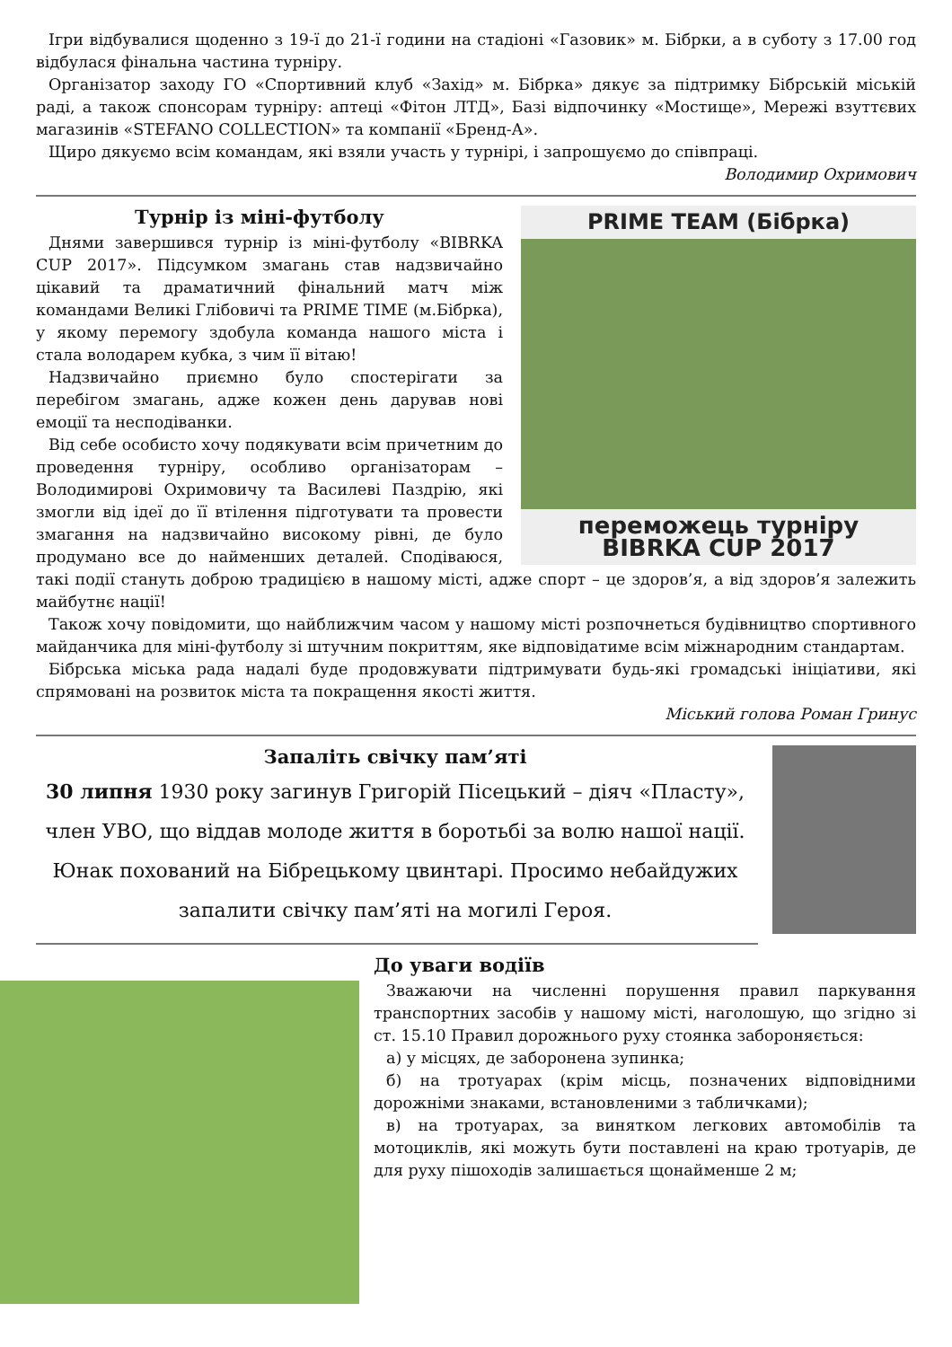Ігри відбувалися щоденно з 19-ї до 21-ї години на стадіоні «Газовик» м. Бібрки, а в суботу з 17.00 год відбулася фінальна частина турніру.
Організатор заходу ГО «Спортивний клуб «Захід» м. Бібрка» дякує за підтримку Бібрській міській раді, а також спонсорам турніру: аптеці «Фітон ЛТД», Базі відпочинку «Мостище», Мережі взуттєвих магазинів «STEFANO COLLECTION» та компанії «Бренд-А».
Щиро дякуємо всім командам, які взяли участь у турнірі, і запрошуємо до співпраці.
Володимир Охримович
PRIME TEAM (Бібрка)
переможець турніру BIBRKA CUP 2017
Турнір із міні-футболу
Днями завершився турнір із міні-футболу «BIBRKA CUP 2017». Підсумком змагань став надзвичайно цікавий та драматичний фінальний матч між командами Великі Глібовичі та PRIME TIME (м.Бібрка), у якому перемогу здобула команда нашого міста і стала володарем кубка, з чим її вітаю!
Надзвичайно приємно було спостерігати за перебігом змагань, адже кожен день дарував нові емоції та несподіванки.
Від себе особисто хочу подякувати всім причетним до проведення турніру, особливо організаторам – Володимирові Охримовичу та Василеві Паздрію, які змогли від ідеї до її втілення підготувати та провести змагання на надзвичайно високому рівні, де було продумано все до найменших деталей. Сподіваюся, такі події стануть доброю традицією в нашому місті, адже спорт – це здоров’я, а від здоров’я залежить майбутнє нації!
Також хочу повідомити, що найближчим часом у нашому місті розпочнеться будівництво спортивного майданчика для міні-футболу зі штучним покриттям, яке відповідатиме всім міжнародним стандартам.
Бібрська міська рада надалі буде продовжувати підтримувати будь-які громадські ініціативи, які спрямовані на розвиток міста та покращення якості життя.
Міський голова Роман Гринус
Запаліть свічку пам’яті
30 липня 1930 року загинув Григорій Пісецький – діяч «Пласту», член УВО, що віддав молоде життя в боротьбі за волю нашої нації. Юнак похований на Бібрецькому цвинтарі. Просимо небайдужих запалити свічку пам’яті на могилі Героя.
До уваги водіїв
Зважаючи на численні порушення правил паркування транспортних засобів у нашому місті, наголошую, що згідно зі ст. 15.10 Правил дорожнього руху стоянка забороняється:
а) у місцях, де заборонена зупинка;
б) на тротуарах (крім місць, позначених відповідними дорожніми знаками, встановленими з табличками);
в) на тротуарах, за винятком легкових автомобілів та мотоциклів, які можуть бути поставлені на краю тротуарів, де для руху пішоходів залишається щонайменше 2 м;